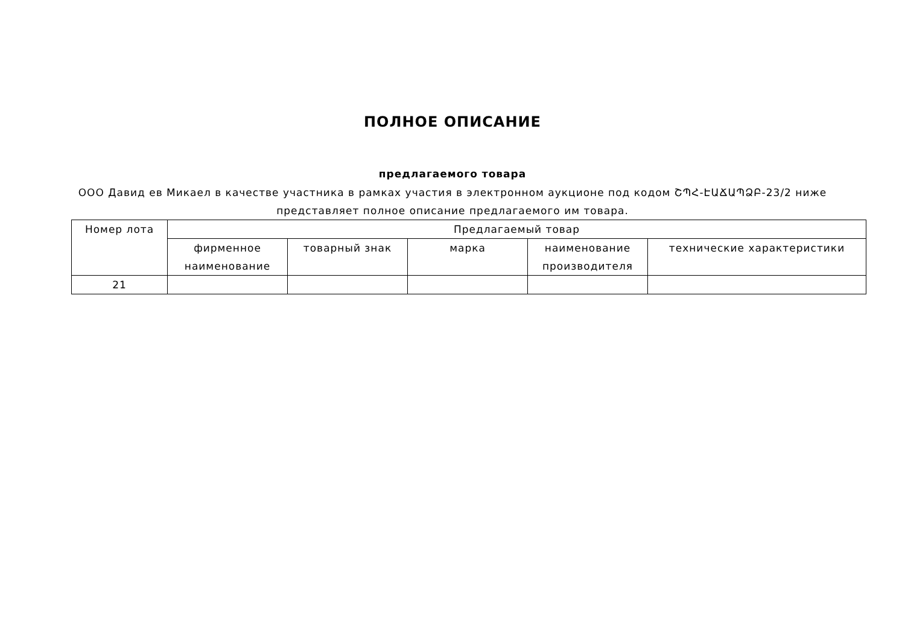ПОЛНОЕ ОПИСАНИЕ
предлагаемого товара
ООО Давид ев Микаел в качестве участника в рамках участия в электронном аукционе под кодом ՇՊՀ-ԷԱՃԱՊՁԲ-23/2 ниже представляет полное описание предлагаемого им товара.
| Номер лота | Предлагаемый товар | | | | |
| --- | --- | --- | --- | --- | --- |
| | фирменное наименование | товарный знак | марка | наименование производителя | технические характеристики |
| 21 | | | | | |